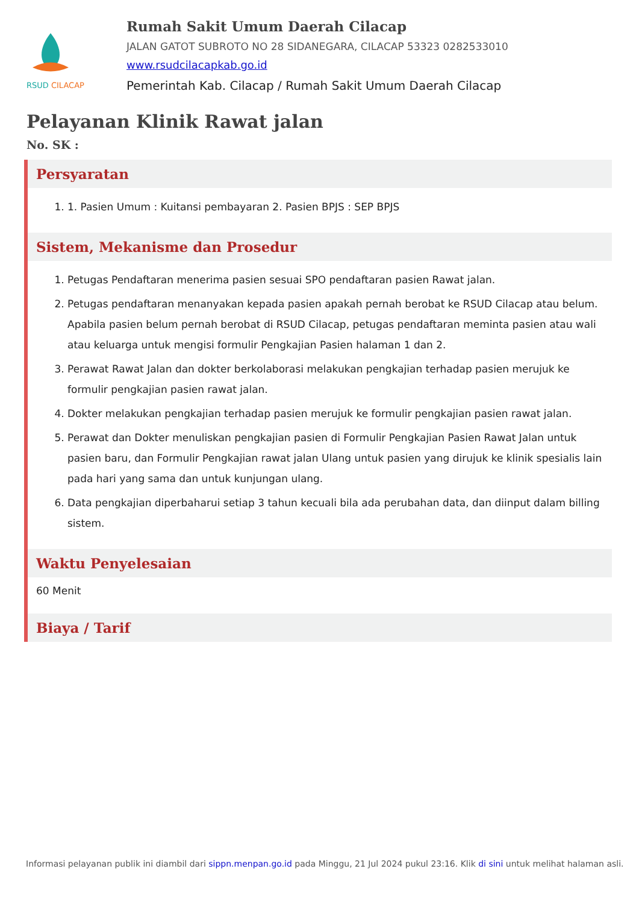RSUD CILACAP
Rumah Sakit Umum Daerah Cilacap
JALAN GATOT SUBROTO NO 28 SIDANEGARA, CILACAP 53323 0282533010
www.rsudcilacapkab.go.id
Pemerintah Kab. Cilacap / Rumah Sakit Umum Daerah Cilacap
Pelayanan Klinik Rawat jalan
No. SK :
Persyaratan
1. 1. Pasien Umum : Kuitansi pembayaran 2. Pasien BPJS : SEP BPJS
Sistem, Mekanisme dan Prosedur
1. Petugas Pendaftaran menerima pasien sesuai SPO pendaftaran pasien Rawat jalan.
2. Petugas pendaftaran menanyakan kepada pasien apakah pernah berobat ke RSUD Cilacap atau belum. Apabila pasien belum pernah berobat di RSUD Cilacap, petugas pendaftaran meminta pasien atau wali atau keluarga untuk mengisi formulir Pengkajian Pasien halaman 1 dan 2.
3. Perawat Rawat Jalan dan dokter berkolaborasi melakukan pengkajian terhadap pasien merujuk ke formulir pengkajian pasien rawat jalan.
4. Dokter melakukan pengkajian terhadap pasien merujuk ke formulir pengkajian pasien rawat jalan.
5. Perawat dan Dokter menuliskan pengkajian pasien di Formulir Pengkajian Pasien Rawat Jalan untuk pasien baru, dan Formulir Pengkajian rawat jalan Ulang untuk pasien yang dirujuk ke klinik spesialis lain pada hari yang sama dan untuk kunjungan ulang.
6. Data pengkajian diperbaharui setiap 3 tahun kecuali bila ada perubahan data, dan diinput dalam billing sistem.
Waktu Penyelesaian
60 Menit
Biaya / Tarif
Informasi pelayanan publik ini diambil dari sippn.menpan.go.id pada Minggu, 21 Jul 2024 pukul 23:16. Klik di sini untuk melihat halaman asli.